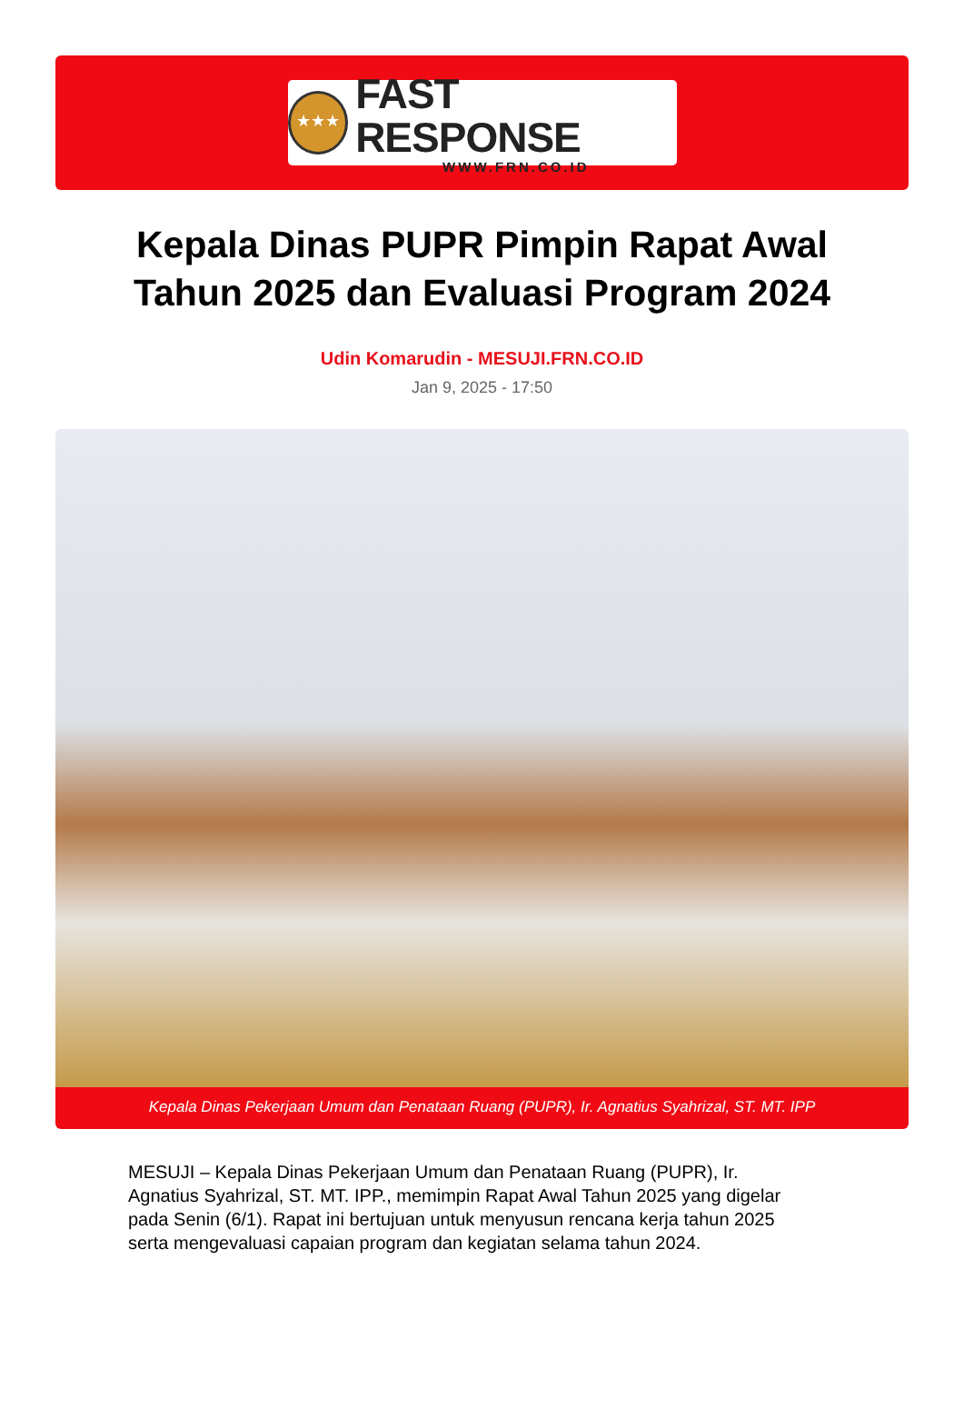★★★
FAST RESPONSE
WWW.FRN.CO.ID
Kepala Dinas PUPR Pimpin Rapat Awal Tahun 2025 dan Evaluasi Program 2024
Udin Komarudin - MESUJI.FRN.CO.ID
Jan 9, 2025 - 17:50
Kepala Dinas Pekerjaan Umum dan Penataan Ruang (PUPR), Ir. Agnatius Syahrizal, ST. MT. IPP
MESUJI – Kepala Dinas Pekerjaan Umum dan Penataan Ruang (PUPR), Ir. Agnatius Syahrizal, ST. MT. IPP., memimpin Rapat Awal Tahun 2025 yang digelar pada Senin (6/1). Rapat ini bertujuan untuk menyusun rencana kerja tahun 2025 serta mengevaluasi capaian program dan kegiatan selama tahun 2024.